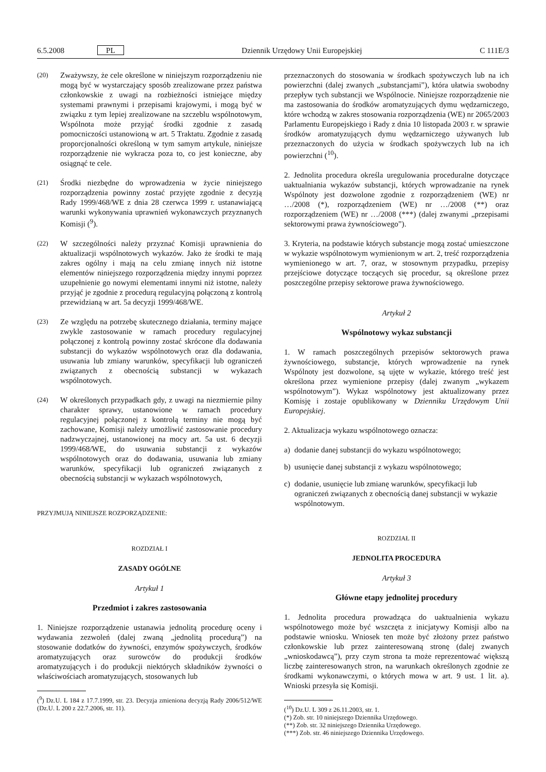6.5.2008 PL Dziennik Urzędowy Unii Europejskiej C 111E/3
(20) Zważywszy, że cele określone w niniejszym rozporządzeniu nie mogą być w wystarczający sposób zrealizowane przez państwa członkowskie z uwagi na rozbieżności istniejące między systemami prawnymi i przepisami krajowymi, i mogą być w związku z tym lepiej zrealizowane na szczeblu wspólnotowym, Wspólnota może przyjąć środki zgodnie z zasadą pomocniczości ustanowioną w art. 5 Traktatu. Zgodnie z zasadą proporcjonalności określoną w tym samym artykule, niniejsze rozporządzenie nie wykracza poza to, co jest konieczne, aby osiągnąć te cele.
(21) Środki niezbędne do wprowadzenia w życie niniejszego rozporządzenia powinny zostać przyjęte zgodnie z decyzją Rady 1999/468/WE z dnia 28 czerwca 1999 r. ustanawiającą warunki wykonywania uprawnień wykonawczych przyznanych Komisji (<sup>9</sup>).
(22) W szczególności należy przyznać Komisji uprawnienia do aktualizacji wspólnotowych wykazów. Jako że środki te mają zakres ogólny i mają na celu zmianę innych niż istotne elementów niniejszego rozporządzenia między innymi poprzez uzupełnienie go nowymi elementami innymi niż istotne, należy przyjąć je zgodnie z procedurą regulacyjną połączoną z kontrolą przewidzianą w art. 5a decyzji 1999/468/WE.
(23) Ze względu na potrzebę skutecznego działania, terminy mające zwykle zastosowanie w ramach procedury regulacyjnej połączonej z kontrolą powinny zostać skrócone dla dodawania substancji do wykazów wspólnotowych oraz dla dodawania, usuwania lub zmiany warunków, specyfikacji lub ograniczeń związanych z obecnością substancji w wykazach wspólnotowych.
(24) W określonych przypadkach gdy, z uwagi na niezmiernie pilny charakter sprawy, ustanowione w ramach procedury regulacyjnej połączonej z kontrolą terminy nie mogą być zachowane, Komisji należy umożliwić zastosowanie procedury nadzwyczajnej, ustanowionej na mocy art. 5a ust. 6 decyzji 1999/468/WE, do usuwania substancji z wykazów wspólnotowych oraz do dodawania, usuwania lub zmiany warunków, specyfikacji lub ograniczeń związanych z obecnością substancji w wykazach wspólnotowych,
PRZYJMUJĄ NINIEJSZE ROZPORZĄDZENIE:
ROZDZIAŁ I
ZASADY OGÓLNE
Artykuł 1
Przedmiot i zakres zastosowania
1. Niniejsze rozporządzenie ustanawia jednolitą procedurę oceny i wydawania zezwoleń (dalej zwaną „jednolitą procedurą”) na stosowanie dodatków do żywności, enzymów spożywczych, środków aromatyzujących oraz surowców do produkcji środków aromatyzujących i do produkcji niektórych składników żywności o właściwościach aromatyzujących, stosowanych lub
(<sup>9</sup>) Dz.U. L 184 z 17.7.1999, str. 23. Decyzja zmieniona decyzją Rady 2006/512/WE (Dz.U. L 200 z 22.7.2006, str. 11).
przeznaczonych do stosowania w środkach spożywczych lub na ich powierzchni (dalej zwanych „substancjami”), która ułatwia swobodny przepływ tych substancji we Wspólnocie. Niniejsze rozporządzenie nie ma zastosowania do środków aromatyzujących dymu wędzarniczego, które wchodzą w zakres stosowania rozporządzenia (WE) nr 2065/2003 Parlamentu Europejskiego i Rady z dnia 10 listopada 2003 r. w sprawie środków aromatyzujących dymu wędzarniczego używanych lub przeznaczonych do użycia w środkach spożywczych lub na ich powierzchni (<sup>10</sup>).
2. Jednolita procedura określa uregulowania proceduralne dotyczące uaktualniania wykazów substancji, których wprowadzanie na rynek Wspólnoty jest dozwolone zgodnie z rozporządzeniem (WE) nr …/2008 (*), rozporządzeniem (WE) nr …/2008 (**) oraz rozporządzeniem (WE) nr …/2008 (***) (dalej zwanymi „przepisami sektorowymi prawa żywnościowego”).
3. Kryteria, na podstawie których substancje mogą zostać umieszczone w wykazie wspólnotowym wymienionym w art. 2, treść rozporządzenia wymienionego w art. 7, oraz, w stosownym przypadku, przepisy przejściowe dotyczące toczących się procedur, są określone przez poszczególne przepisy sektorowe prawa żywnościowego.
Artykuł 2
Wspólnotowy wykaz substancji
1. W ramach poszczególnych przepisów sektorowych prawa żywnościowego, substancje, których wprowadzenie na rynek Wspólnoty jest dozwolone, są ujęte w wykazie, którego treść jest określona przez wymienione przepisy (dalej zwanym „wykazem wspólnotowym”). Wykaz wspólnotowy jest aktualizowany przez Komisję i zostaje opublikowany w Dzienniku Urzędowym Unii Europejskiej.
2. Aktualizacja wykazu wspólnotowego oznacza:
a) dodanie danej substancji do wykazu wspólnotowego;
b) usunięcie danej substancji z wykazu wspólnotowego;
c) dodanie, usunięcie lub zmianę warunków, specyfikacji lub ograniczeń związanych z obecnością danej substancji w wykazie wspólnotowym.
ROZDZIAŁ II
JEDNOLITA PROCEDURA
Artykuł 3
Główne etapy jednolitej procedury
1. Jednolita procedura prowadząca do uaktualnienia wykazu wspólnotowego może być wszczęta z inicjatywy Komisji albo na podstawie wniosku. Wniosek ten może być złożony przez państwo członkowskie lub przez zainteresowaną stronę (dalej zwanych „wnioskodawcą”), przy czym strona ta może reprezentować większą liczbę zainteresowanych stron, na warunkach określonych zgodnie ze środkami wykonawczymi, o których mowa w art. 9 ust. 1 lit. a). Wnioski przesyła się Komisji.
(<sup>10</sup>) Dz.U. L 309 z 26.11.2003, str. 1.
(*) Zob. str. 10 niniejszego Dziennika Urzędowego.
(**) Zob. str. 32 niniejszego Dziennika Urzędowego.
(***) Zob. str. 46 niniejszego Dziennika Urzędowego.